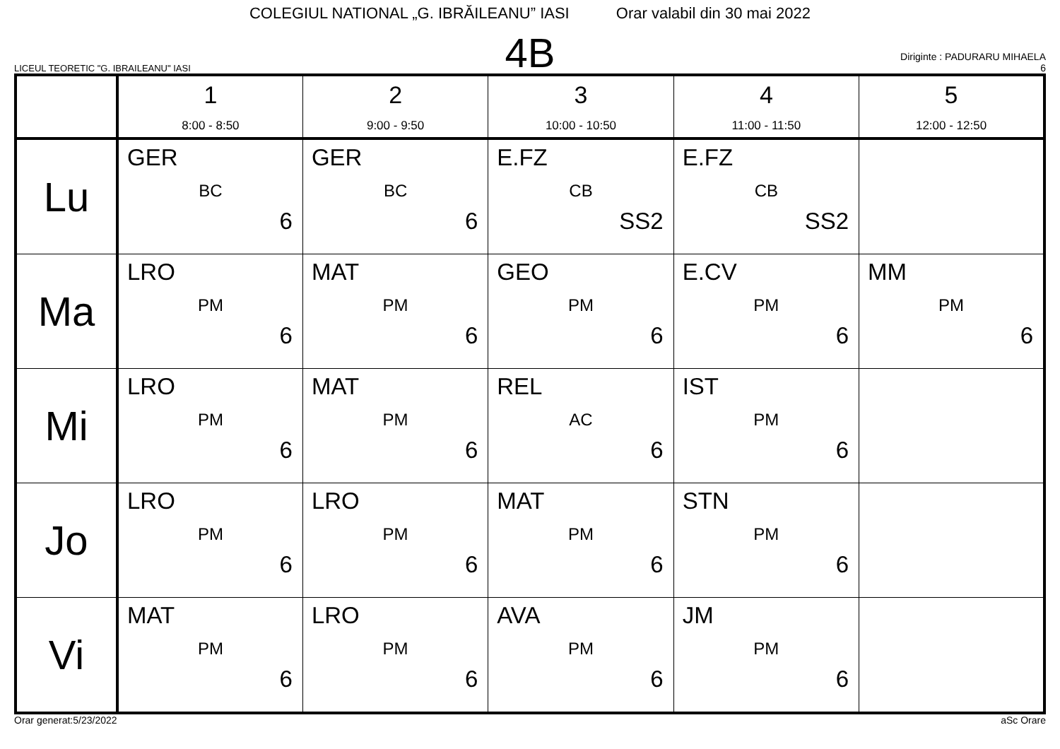COLEGIUL NATIONAL „G. IBRĂILEANU” IASI Orar valabil din 30 mai 2022
LICEUL TEORETIC "G. IBRAILEANU" IASI
4B
Diriginte : PADURARU MIHAELA
6
| | 1 8:00 - 8:50 | 2 9:00 - 9:50 | 3 10:00 - 10:50 | 4 11:00 - 11:50 | 5 12:00 - 12:50 |
| --- | --- | --- | --- | --- | --- |
| Lu | GER BC 6 | GER BC 6 | E.FZ CB SS2 | E.FZ CB SS2 | |
| Ma | LRO PM 6 | MAT PM 6 | GEO PM 6 | E.CV PM 6 | MM PM 6 |
| Mi | LRO PM 6 | MAT PM 6 | REL AC 6 | IST PM 6 | |
| Jo | LRO PM 6 | LRO PM 6 | MAT PM 6 | STN PM 6 | |
| Vi | MAT PM 6 | LRO PM 6 | AVA PM 6 | JM PM 6 | |
Orar generat:5/23/2022 aSc Orare